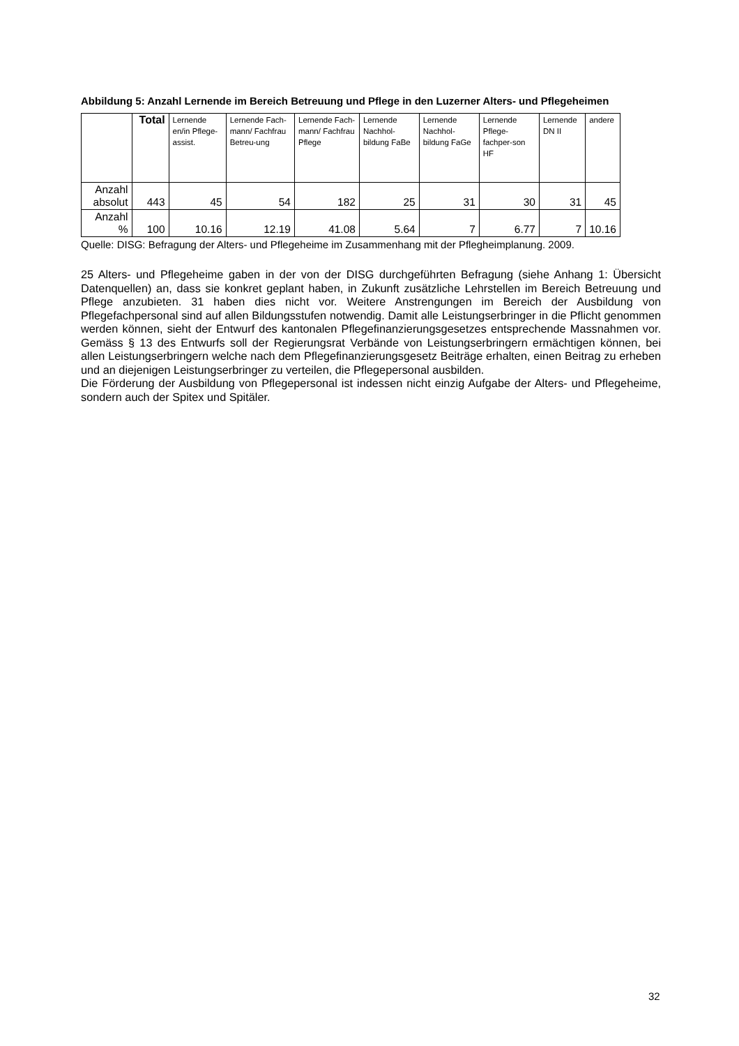Abbildung 5: Anzahl Lernende im Bereich Betreuung und Pflege in den Luzerner Alters- und Pflegeheimen
| | Total | Lernende en/in Pflege-assist. | Lernende Fach-mann/ Fachfrau Betreu-ung | Lernende Fach-mann/ Fachfrau Pflege | Lernende Nachhol-bildung FaBe | Lernende Nachhol-bildung FaGe | Lernende Pflege-fachper-son HF | Lernende DN II | andere |
| --- | --- | --- | --- | --- | --- | --- | --- | --- | --- |
| Anzahl absolut | 443 | 45 | 54 | 182 | 25 | 31 | 30 | 31 | 45 |
| Anzahl % | 100 | 10.16 | 12.19 | 41.08 | 5.64 | 7 | 6.77 | 7 | 10.16 |
Quelle: DISG: Befragung der Alters- und Pflegeheime im Zusammenhang mit der Pflegheimplanung. 2009.
25 Alters- und Pflegeheime gaben in der von der DISG durchgeführten Befragung (siehe Anhang 1: Übersicht Datenquellen) an, dass sie konkret geplant haben, in Zukunft zusätzliche Lehrstellen im Bereich Betreuung und Pflege anzubieten. 31 haben dies nicht vor. Weitere Anstrengungen im Bereich der Ausbildung von Pflegefachpersonal sind auf allen Bildungsstufen notwendig. Damit alle Leistungserbringer in die Pflicht genommen werden können, sieht der Entwurf des kantonalen Pflegefinanzierungsgesetzes entsprechende Massnahmen vor. Gemäss § 13 des Entwurfs soll der Regierungsrat Verbände von Leistungserbringern ermächtigen können, bei allen Leistungserbringern welche nach dem Pflegefinanzierungsgesetz Beiträge erhalten, einen Beitrag zu erheben und an diejenigen Leistungserbringer zu verteilen, die Pflegepersonal ausbilden.
Die Förderung der Ausbildung von Pflegepersonal ist indessen nicht einzig Aufgabe der Alters- und Pflegeheime, sondern auch der Spitex und Spitäler.
32